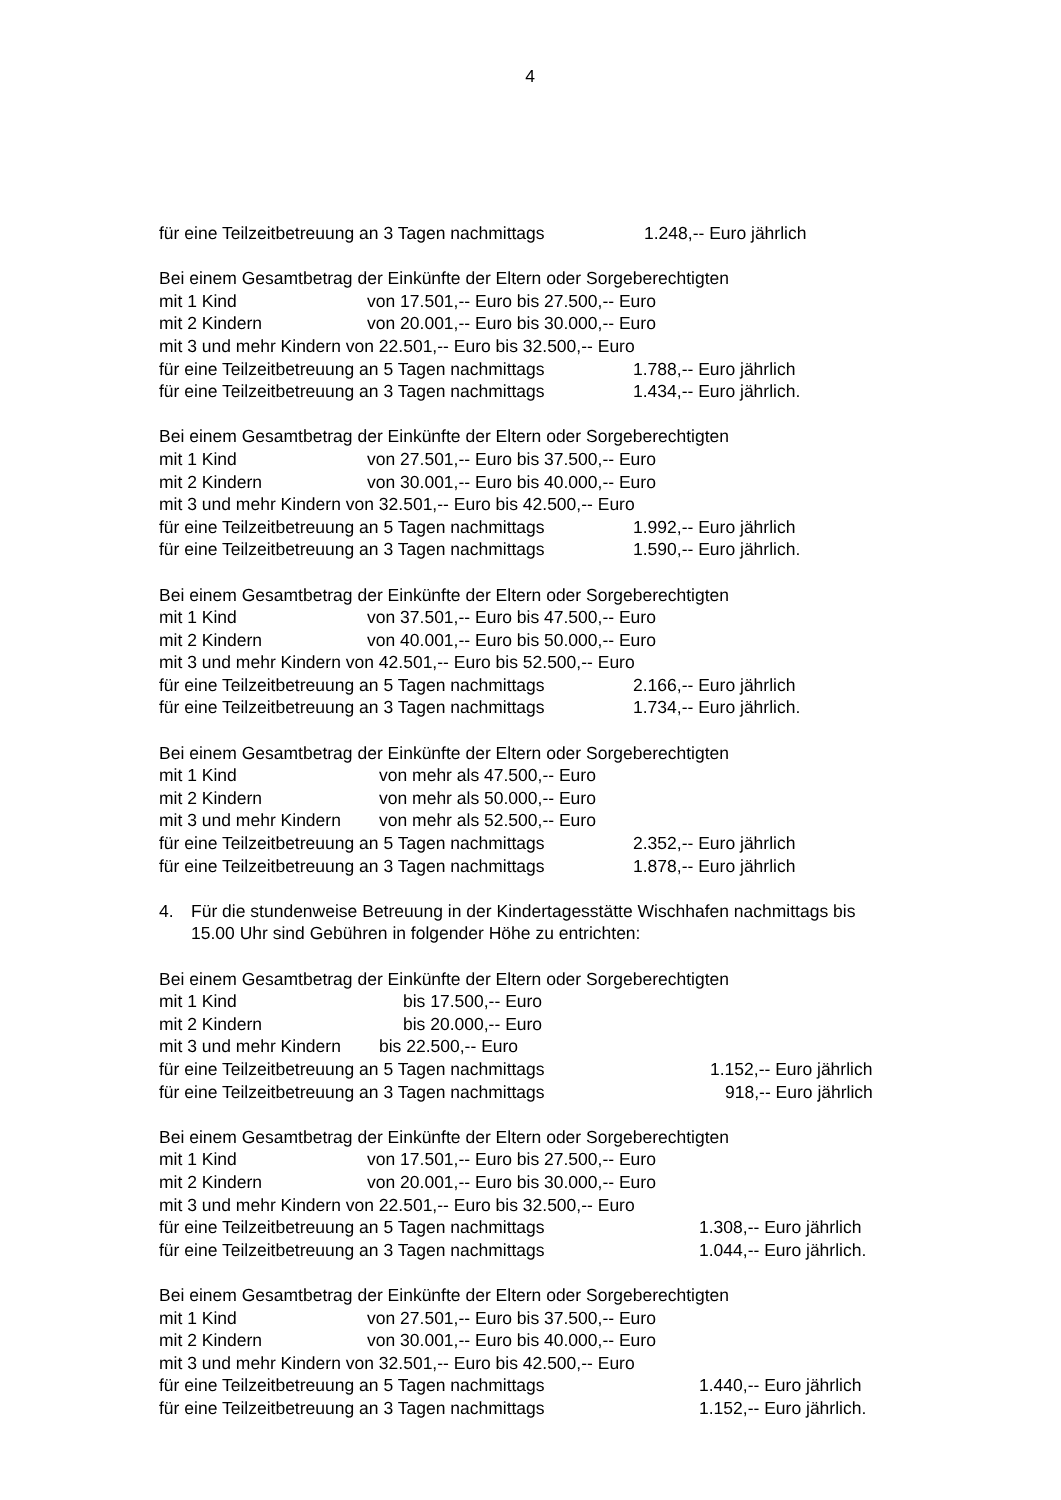4
für eine Teilzeitbetreuung an 3 Tagen nachmittags 1.248,-- Euro jährlich
Bei einem Gesamtbetrag der Einkünfte der Eltern oder Sorgeberechtigten
mit 1 Kind von 17.501,-- Euro bis 27.500,-- Euro
mit 2 Kindern von 20.001,-- Euro bis 30.000,-- Euro
mit 3 und mehr Kindern von 22.501,-- Euro bis 32.500,-- Euro
für eine Teilzeitbetreuung an 5 Tagen nachmittags 1.788,-- Euro jährlich
für eine Teilzeitbetreuung an 3 Tagen nachmittags 1.434,-- Euro jährlich.
Bei einem Gesamtbetrag der Einkünfte der Eltern oder Sorgeberechtigten
mit 1 Kind von 27.501,-- Euro bis 37.500,-- Euro
mit 2 Kindern von 30.001,-- Euro bis 40.000,-- Euro
mit 3 und mehr Kindern von 32.501,-- Euro bis 42.500,-- Euro
für eine Teilzeitbetreuung an 5 Tagen nachmittags 1.992,-- Euro jährlich
für eine Teilzeitbetreuung an 3 Tagen nachmittags 1.590,-- Euro jährlich.
Bei einem Gesamtbetrag der Einkünfte der Eltern oder Sorgeberechtigten
mit 1 Kind von 37.501,-- Euro bis 47.500,-- Euro
mit 2 Kindern von 40.001,-- Euro bis 50.000,-- Euro
mit 3 und mehr Kindern von 42.501,-- Euro bis 52.500,-- Euro
für eine Teilzeitbetreuung an 5 Tagen nachmittags 2.166,-- Euro jährlich
für eine Teilzeitbetreuung an 3 Tagen nachmittags 1.734,-- Euro jährlich.
Bei einem Gesamtbetrag der Einkünfte der Eltern oder Sorgeberechtigten
mit 1 Kind von mehr als 47.500,-- Euro
mit 2 Kindern von mehr als 50.000,-- Euro
mit 3 und mehr Kindern von mehr als 52.500,-- Euro
für eine Teilzeitbetreuung an 5 Tagen nachmittags 2.352,-- Euro jährlich
für eine Teilzeitbetreuung an 3 Tagen nachmittags 1.878,-- Euro jährlich
4. Für die stundenweise Betreuung in der Kindertagesstätte Wischhafen nachmittags bis
15.00 Uhr sind Gebühren in folgender Höhe zu entrichten:
Bei einem Gesamtbetrag der Einkünfte der Eltern oder Sorgeberechtigten
mit 1 Kind bis 17.500,-- Euro
mit 2 Kindern bis 20.000,-- Euro
mit 3 und mehr Kindern bis 22.500,-- Euro
für eine Teilzeitbetreuung an 5 Tagen nachmittags 1.152,-- Euro jährlich
für eine Teilzeitbetreuung an 3 Tagen nachmittags 918,-- Euro jährlich
Bei einem Gesamtbetrag der Einkünfte der Eltern oder Sorgeberechtigten
mit 1 Kind von 17.501,-- Euro bis 27.500,-- Euro
mit 2 Kindern von 20.001,-- Euro bis 30.000,-- Euro
mit 3 und mehr Kindern von 22.501,-- Euro bis 32.500,-- Euro
für eine Teilzeitbetreuung an 5 Tagen nachmittags 1.308,-- Euro jährlich
für eine Teilzeitbetreuung an 3 Tagen nachmittags 1.044,-- Euro jährlich.
Bei einem Gesamtbetrag der Einkünfte der Eltern oder Sorgeberechtigten
mit 1 Kind von 27.501,-- Euro bis 37.500,-- Euro
mit 2 Kindern von 30.001,-- Euro bis 40.000,-- Euro
mit 3 und mehr Kindern von 32.501,-- Euro bis 42.500,-- Euro
für eine Teilzeitbetreuung an 5 Tagen nachmittags 1.440,-- Euro jährlich
für eine Teilzeitbetreuung an 3 Tagen nachmittags 1.152,-- Euro jährlich.